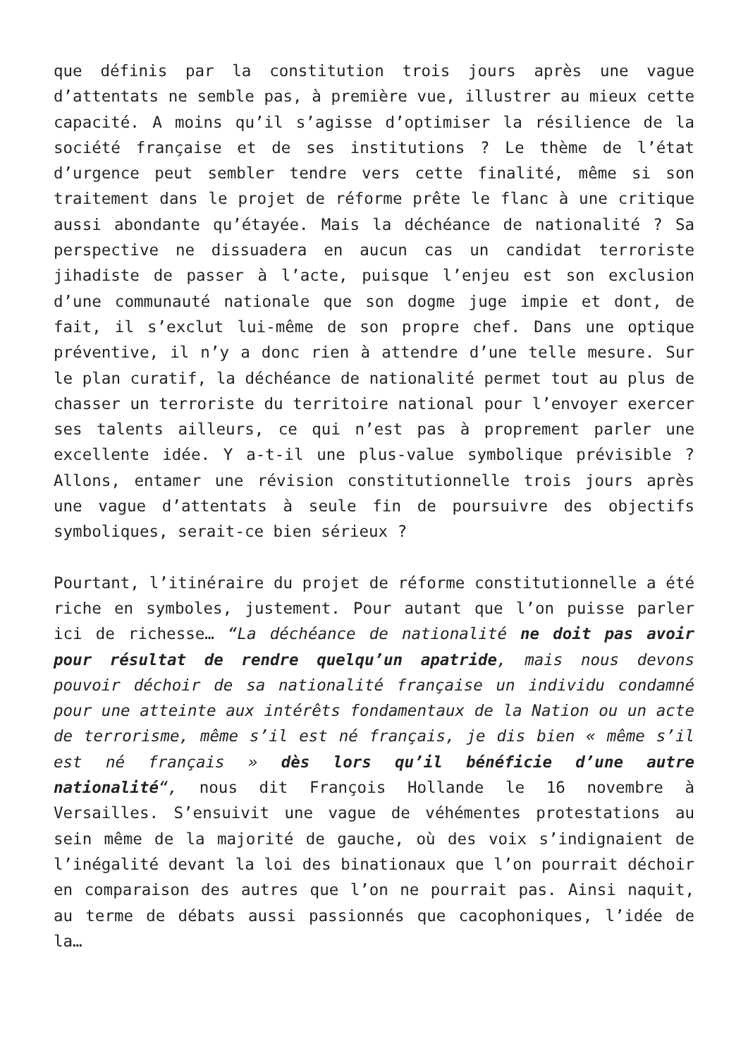que définis par la constitution trois jours après une vague d’attentats ne semble pas, à première vue, illustrer au mieux cette capacité. A moins qu’il s’agisse d’optimiser la résilience de la société française et de ses institutions ? Le thème de l’état d’urgence peut sembler tendre vers cette finalité, même si son traitement dans le projet de réforme prête le flanc à une critique aussi abondante qu’étayée. Mais la déchéance de nationalité ? Sa perspective ne dissuadera en aucun cas un candidat terroriste jihadiste de passer à l’acte, puisque l’enjeu est son exclusion d’une communauté nationale que son dogme juge impie et dont, de fait, il s’exclut lui-même de son propre chef. Dans une optique préventive, il n’y a donc rien à attendre d’une telle mesure. Sur le plan curatif, la déchéance de nationalité permet tout au plus de chasser un terroriste du territoire national pour l’envoyer exercer ses talents ailleurs, ce qui n’est pas à proprement parler une excellente idée. Y a-t-il une plus-value symbolique prévisible ? Allons, entamer une révision constitutionnelle trois jours après une vague d’attentats à seule fin de poursuivre des objectifs symboliques, serait-ce bien sérieux ?
Pourtant, l’itinéraire du projet de réforme constitutionnelle a été riche en symboles, justement. Pour autant que l’on puisse parler ici de richesse… “La déchéance de nationalité ne doit pas avoir pour résultat de rendre quelqu’un apatride, mais nous devons pouvoir déchoir de sa nationalité française un individu condamné pour une atteinte aux intérêts fondamentaux de la Nation ou un acte de terrorisme, même s’il est né français, je dis bien « même s’il est né français » dès lors qu’il bénéficie d’une autre nationalité“, nous dit François Hollande le 16 novembre à Versailles. S’ensuivit une vague de véhémentes protestations au sein même de la majorité de gauche, où des voix s’indignaient de l’inégalité devant la loi des binationaux que l’on pourrait déchoir en comparaison des autres que l’on ne pourrait pas. Ainsi naquit, au terme de débats aussi passionnés que cacophoniques, l’idée de la…